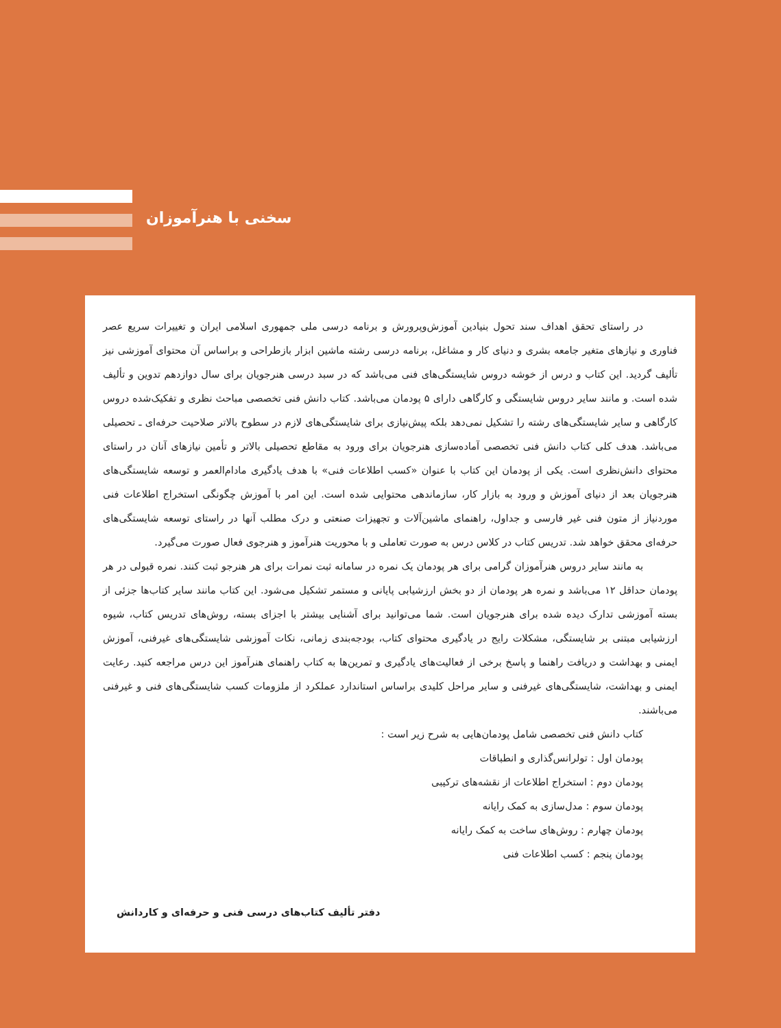سخنی با هنرآموزان
در راستای تحقق اهداف سند تحول بنیادین آموزش‌وپرورش و برنامه درسی ملی جمهوری اسلامی ایران و تغییرات سریع عصر فناوری و نیازهای متغیر جامعه بشری و دنیای کار و مشاغل، برنامه درسی رشته ماشین ابزار بازطراحی و براساس آن محتوای آموزشی نیز تألیف گردید. این کتاب و درس از خوشه دروس شایستگی‌های فنی می‌باشد که در سبد درسی هنرجویان برای سال دوازدهم تدوین و تألیف شده است. و مانند سایر دروس شایستگی و کارگاهی دارای ۵ پودمان می‌باشد. کتاب دانش فنی تخصصی مباحث نظری و تفکیک‌شده دروس کارگاهی و سایر شایستگی‌های رشته را تشکیل نمی‌دهد بلکه پیش‌نیازی برای شایستگی‌های لازم در سطوح بالاتر صلاحیت حرفه‌ای ـ تحصیلی می‌باشد. هدف کلی کتاب دانش فنی تخصصی آماده‌سازی هنرجویان برای ورود به مقاطع تحصیلی بالاتر و تأمین نیازهای آنان در راستای محتوای دانش‌نظری است. یکی از پودمان این کتاب با عنوان «کسب اطلاعات فنی» با هدف یادگیری مادام‌العمر و توسعه شایستگی‌های هنرجویان بعد از دنیای آموزش و ورود به بازار کار، سازماندهی محتوایی شده است. این امر با آموزش چگونگی استخراج اطلاعات فنی موردنیاز از متون فنی غیر فارسی و جداول، راهنمای ماشین‌آلات و تجهیزات صنعتی و درک مطلب آنها در راستای توسعه شایستگی‌های حرفه‌ای محقق خواهد شد. تدریس کتاب در کلاس درس به صورت تعاملی و با محوریت هنرآموز و هنرجوی فعال صورت می‌گیرد.
به مانند سایر دروس هنرآموزان گرامی برای هر پودمان یک نمره در سامانه ثبت نمرات برای هر هنرجو ثبت کنند. نمره قبولی در هر پودمان حداقل ۱۲ می‌باشد و نمره هر پودمان از دو بخش ارزشیابی پایانی و مستمر تشکیل می‌شود. این کتاب مانند سایر کتاب‌ها جزئی از بسته آموزشی تدارک دیده شده برای هنرجویان است. شما می‌توانید برای آشنایی بیشتر با اجزای بسته، روش‌های تدریس کتاب، شیوه ارزشیابی مبتنی بر شایستگی، مشکلات رایج در یادگیری محتوای کتاب، بودجه‌بندی زمانی، نکات آموزشی شایستگی‌های غیرفنی، آموزش ایمنی و بهداشت و دریافت راهنما و پاسخ برخی از فعالیت‌های یادگیری و تمرین‌ها به کتاب راهنمای هنرآموز این درس مراجعه کنید. رعایت ایمنی و بهداشت، شایستگی‌های غیرفنی و سایر مراحل کلیدی براساس استاندارد عملکرد از ملزومات کسب شایستگی‌های فنی و غیرفنی می‌باشند.
کتاب دانش فنی تخصصی شامل پودمان‌هایی به شرح زیر است :
پودمان اول : تولرانس‌گذاری و انطباقات
پودمان دوم : استخراج اطلاعات از نقشه‌های ترکیبی
پودمان سوم : مدل‌سازی به کمک رایانه
پودمان چهارم : روش‌های ساخت به کمک رایانه
پودمان پنجم : کسب اطلاعات فنی
دفتر تألیف کتاب‌های درسی فنی و حرفه‌ای و کاردانش